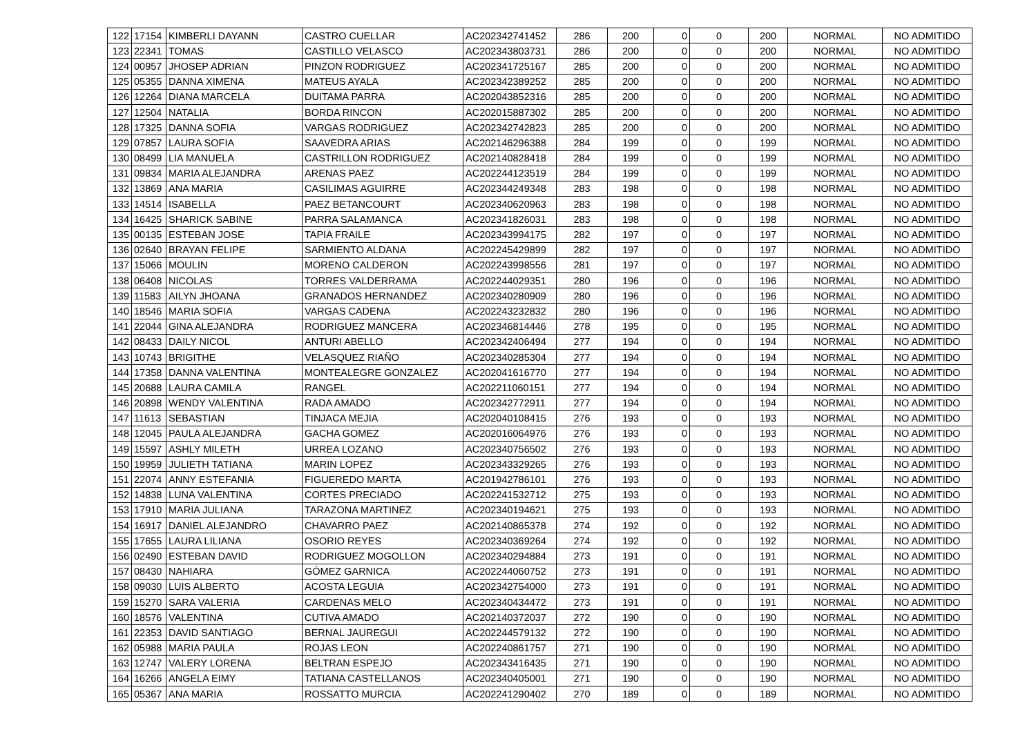| 122 | 17154 | KIMBERLI DAYANN | CASTRO CUELLAR | AC202342741452 | 286 | 200 | 0 | 0 | 200 | NORMAL | NO ADMITIDO |
| 123 | 22341 | TOMAS | CASTILLO VELASCO | AC202343803731 | 286 | 200 | 0 | 0 | 200 | NORMAL | NO ADMITIDO |
| 124 | 00957 | JHOSEP ADRIAN | PINZON RODRIGUEZ | AC202341725167 | 285 | 200 | 0 | 0 | 200 | NORMAL | NO ADMITIDO |
| 125 | 05355 | DANNA XIMENA | MATEUS AYALA | AC202342389252 | 285 | 200 | 0 | 0 | 200 | NORMAL | NO ADMITIDO |
| 126 | 12264 | DIANA MARCELA | DUITAMA PARRA | AC202043852316 | 285 | 200 | 0 | 0 | 200 | NORMAL | NO ADMITIDO |
| 127 | 12504 | NATALIA | BORDA RINCON | AC202015887302 | 285 | 200 | 0 | 0 | 200 | NORMAL | NO ADMITIDO |
| 128 | 17325 | DANNA SOFIA | VARGAS RODRIGUEZ | AC202342742823 | 285 | 200 | 0 | 0 | 200 | NORMAL | NO ADMITIDO |
| 129 | 07857 | LAURA SOFIA | SAAVEDRA ARIAS | AC202146296388 | 284 | 199 | 0 | 0 | 199 | NORMAL | NO ADMITIDO |
| 130 | 08499 | LIA MANUELA | CASTRILLON RODRIGUEZ | AC202140828418 | 284 | 199 | 0 | 0 | 199 | NORMAL | NO ADMITIDO |
| 131 | 09834 | MARIA ALEJANDRA | ARENAS PAEZ | AC202244123519 | 284 | 199 | 0 | 0 | 199 | NORMAL | NO ADMITIDO |
| 132 | 13869 | ANA MARIA | CASILIMAS AGUIRRE | AC202344249348 | 283 | 198 | 0 | 0 | 198 | NORMAL | NO ADMITIDO |
| 133 | 14514 | ISABELLA | PAEZ BETANCOURT | AC202340620963 | 283 | 198 | 0 | 0 | 198 | NORMAL | NO ADMITIDO |
| 134 | 16425 | SHARICK SABINE | PARRA SALAMANCA | AC202341826031 | 283 | 198 | 0 | 0 | 198 | NORMAL | NO ADMITIDO |
| 135 | 00135 | ESTEBAN JOSE | TAPIA FRAILE | AC202343994175 | 282 | 197 | 0 | 0 | 197 | NORMAL | NO ADMITIDO |
| 136 | 02640 | BRAYAN FELIPE | SARMIENTO ALDANA | AC202245429899 | 282 | 197 | 0 | 0 | 197 | NORMAL | NO ADMITIDO |
| 137 | 15066 | MOULIN | MORENO CALDERON | AC202243998556 | 281 | 197 | 0 | 0 | 197 | NORMAL | NO ADMITIDO |
| 138 | 06408 | NICOLAS | TORRES VALDERRAMA | AC202244029351 | 280 | 196 | 0 | 0 | 196 | NORMAL | NO ADMITIDO |
| 139 | 11583 | AILYN JHOANA | GRANADOS HERNANDEZ | AC202340280909 | 280 | 196 | 0 | 0 | 196 | NORMAL | NO ADMITIDO |
| 140 | 18546 | MARIA SOFIA | VARGAS CADENA | AC202243232832 | 280 | 196 | 0 | 0 | 196 | NORMAL | NO ADMITIDO |
| 141 | 22044 | GINA ALEJANDRA | RODRIGUEZ MANCERA | AC202346814446 | 278 | 195 | 0 | 0 | 195 | NORMAL | NO ADMITIDO |
| 142 | 08433 | DAILY NICOL | ANTURI ABELLO | AC202342406494 | 277 | 194 | 0 | 0 | 194 | NORMAL | NO ADMITIDO |
| 143 | 10743 | BRIGITHE | VELASQUEZ RIAÑO | AC202340285304 | 277 | 194 | 0 | 0 | 194 | NORMAL | NO ADMITIDO |
| 144 | 17358 | DANNA VALENTINA | MONTEALEGRE GONZALEZ | AC202041616770 | 277 | 194 | 0 | 0 | 194 | NORMAL | NO ADMITIDO |
| 145 | 20688 | LAURA CAMILA | RANGEL | AC202211060151 | 277 | 194 | 0 | 0 | 194 | NORMAL | NO ADMITIDO |
| 146 | 20898 | WENDY VALENTINA | RADA AMADO | AC202342772911 | 277 | 194 | 0 | 0 | 194 | NORMAL | NO ADMITIDO |
| 147 | 11613 | SEBASTIAN | TINJACA MEJIA | AC202040108415 | 276 | 193 | 0 | 0 | 193 | NORMAL | NO ADMITIDO |
| 148 | 12045 | PAULA ALEJANDRA | GACHA GOMEZ | AC202016064976 | 276 | 193 | 0 | 0 | 193 | NORMAL | NO ADMITIDO |
| 149 | 15597 | ASHLY MILETH | URREA LOZANO | AC202340756502 | 276 | 193 | 0 | 0 | 193 | NORMAL | NO ADMITIDO |
| 150 | 19959 | JULIETH TATIANA | MARIN LOPEZ | AC202343329265 | 276 | 193 | 0 | 0 | 193 | NORMAL | NO ADMITIDO |
| 151 | 22074 | ANNY ESTEFANIA | FIGUEREDO MARTA | AC201942786101 | 276 | 193 | 0 | 0 | 193 | NORMAL | NO ADMITIDO |
| 152 | 14838 | LUNA VALENTINA | CORTES PRECIADO | AC202241532712 | 275 | 193 | 0 | 0 | 193 | NORMAL | NO ADMITIDO |
| 153 | 17910 | MARIA JULIANA | TARAZONA MARTINEZ | AC202340194621 | 275 | 193 | 0 | 0 | 193 | NORMAL | NO ADMITIDO |
| 154 | 16917 | DANIEL ALEJANDRO | CHAVARRO PAEZ | AC202140865378 | 274 | 192 | 0 | 0 | 192 | NORMAL | NO ADMITIDO |
| 155 | 17655 | LAURA LILIANA | OSORIO REYES | AC202340369264 | 274 | 192 | 0 | 0 | 192 | NORMAL | NO ADMITIDO |
| 156 | 02490 | ESTEBAN DAVID | RODRIGUEZ MOGOLLON | AC202340294884 | 273 | 191 | 0 | 0 | 191 | NORMAL | NO ADMITIDO |
| 157 | 08430 | NAHIARA | GÓMEZ GARNICA | AC202244060752 | 273 | 191 | 0 | 0 | 191 | NORMAL | NO ADMITIDO |
| 158 | 09030 | LUIS ALBERTO | ACOSTA LEGUIA | AC202342754000 | 273 | 191 | 0 | 0 | 191 | NORMAL | NO ADMITIDO |
| 159 | 15270 | SARA VALERIA | CARDENAS MELO | AC202340434472 | 273 | 191 | 0 | 0 | 191 | NORMAL | NO ADMITIDO |
| 160 | 18576 | VALENTINA | CUTIVA AMADO | AC202140372037 | 272 | 190 | 0 | 0 | 190 | NORMAL | NO ADMITIDO |
| 161 | 22353 | DAVID SANTIAGO | BERNAL JAUREGUI | AC202244579132 | 272 | 190 | 0 | 0 | 190 | NORMAL | NO ADMITIDO |
| 162 | 05988 | MARIA PAULA | ROJAS LEON | AC202240861757 | 271 | 190 | 0 | 0 | 190 | NORMAL | NO ADMITIDO |
| 163 | 12747 | VALERY LORENA | BELTRAN ESPEJO | AC202343416435 | 271 | 190 | 0 | 0 | 190 | NORMAL | NO ADMITIDO |
| 164 | 16266 | ANGELA EIMY | TATIANA CASTELLANOS | AC202340405001 | 271 | 190 | 0 | 0 | 190 | NORMAL | NO ADMITIDO |
| 165 | 05367 | ANA MARIA | ROSSATTO MURCIA | AC202241290402 | 270 | 189 | 0 | 0 | 189 | NORMAL | NO ADMITIDO |